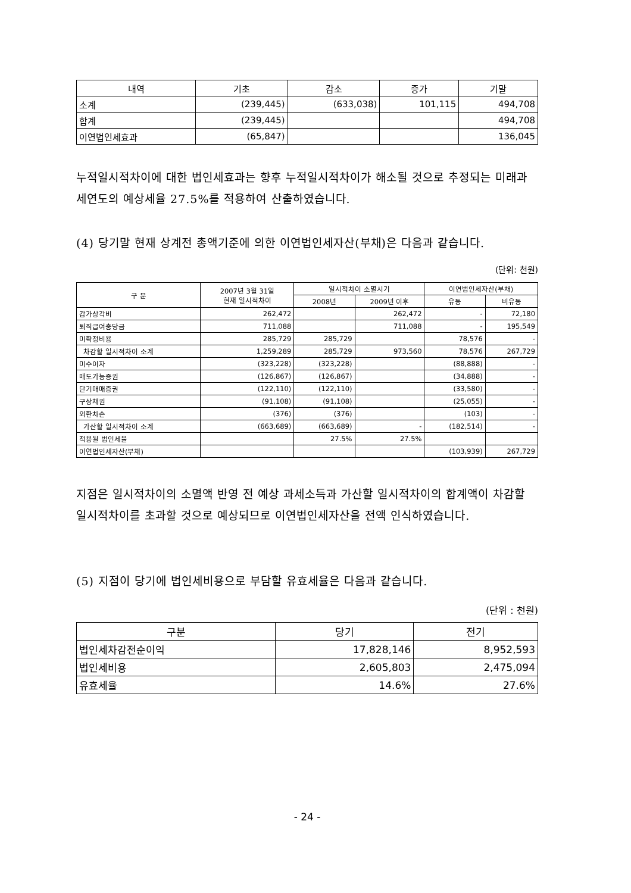| 내역 | 기초 | 감소 | 증가 | 기말 |
| --- | --- | --- | --- | --- |
| 소계 | (239,445) | (633,038) | 101,115 | 494,708 |
| 합계 | (239,445) | | | 494,708 |
| 이연법인세효과 | (65,847) | | | 136,045 |
누적일시적차이에 대한 법인세효과는 향후 누적일시적차이가 해소될 것으로 추정되는 미래과세연도의 예상세율 27.5%를 적용하여 산출하였습니다.
(4) 당기말 현재 상계전 총액기준에 의한 이연법인세자산(부채)은 다음과 같습니다.
(단위: 천원)
| 구 분 | 2007년 3월 31일 현재 일시적차이 | 일시적차이 소멸시기 | | 이연법인세자산(부채) | |
| --- | --- | --- | --- | --- | --- |
| | | 2008년 | 2009년 이후 | 유동 | 비유동 |
| 감가상각비 | 262,472 | | 262,472 | - | 72,180 |
| 퇴직급여충당금 | 711,088 | | 711,088 | - | 195,549 |
| 미확정비용 | 285,729 | 285,729 | | 78,576 | - |
| 차감할 일시적차이 소계 | 1,259,289 | 285,729 | 973,560 | 78,576 | 267,729 |
| 미수이자 | (323,228) | (323,228) | | (88,888) | - |
| 매도가능증권 | (126,867) | (126,867) | | (34,888) | - |
| 단기매매증권 | (122,110) | (122,110) | | (33,580) | - |
| 구상채권 | (91,108) | (91,108) | | (25,055) | - |
| 외환차손 | (376) | (376) | | (103) | - |
| 가산할 일시적차이 소계 | (663,689) | (663,689) | - | (182,514) | - |
| 적용될 법인세율 | | 27.5% | 27.5% | | |
| 이연법인세자산(부채) | | | | (103,939) | 267,729 |
지점은 일시적차이의 소멸액 반영 전 예상 과세소득과 가산할 일시적차이의 합계액이 차감할 일시적차이를 초과할 것으로 예상되므로 이연법인세자산을 전액 인식하였습니다.
(5) 지점이 당기에 법인세비용으로 부담할 유효세율은 다음과 같습니다.
(단위 : 천원)
| 구분 | 당기 | 전기 |
| --- | --- | --- |
| 법인세차감전순이익 | 17,828,146 | 8,952,593 |
| 법인세비용 | 2,605,803 | 2,475,094 |
| 유효세율 | 14.6% | 27.6% |
- 24 -